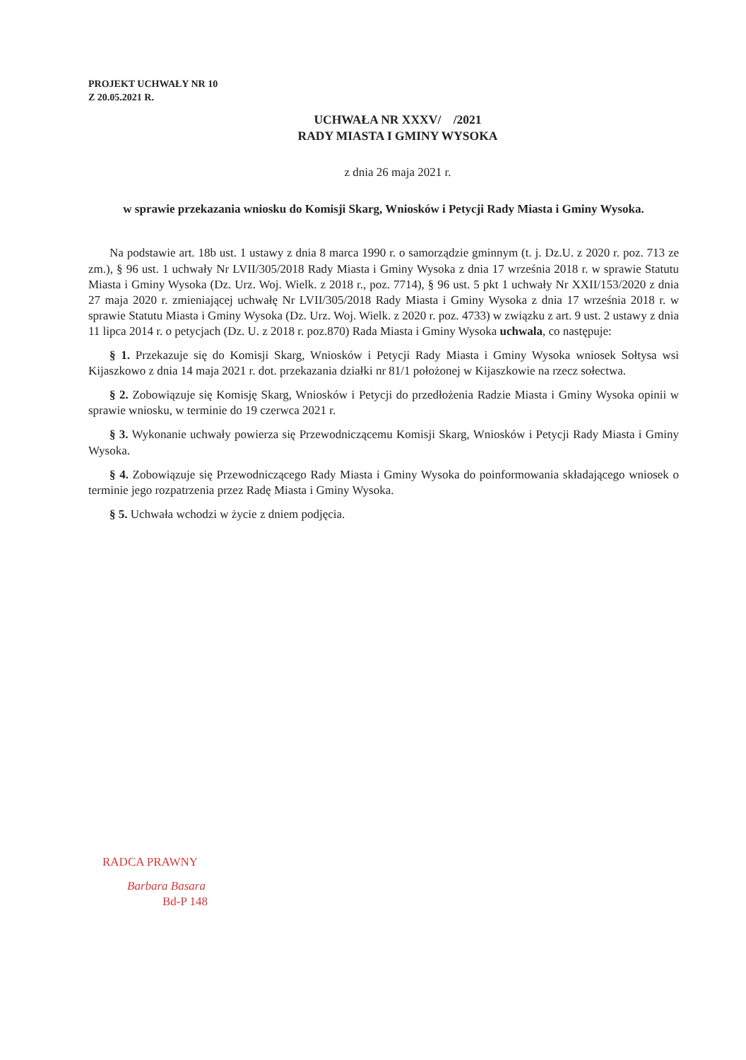PROJEKT UCHWAŁY NR 10
Z 20.05.2021 R.
UCHWAŁA NR XXXV/ /2021
RADY MIASTA I GMINY WYSOKA
z dnia 26 maja 2021 r.
w sprawie przekazania wniosku do Komisji Skarg, Wniosków i Petycji Rady Miasta i Gminy Wysoka.
Na podstawie art. 18b ust. 1 ustawy z dnia 8 marca 1990 r. o samorządzie gminnym (t. j. Dz.U. z 2020 r. poz. 713 ze zm.), § 96 ust. 1 uchwały Nr LVII/305/2018 Rady Miasta i Gminy Wysoka z dnia 17 września 2018 r. w sprawie Statutu Miasta i Gminy Wysoka (Dz. Urz. Woj. Wielk. z 2018 r., poz. 7714), § 96 ust. 5 pkt 1 uchwały Nr XXII/153/2020 z dnia 27 maja 2020 r. zmieniającej uchwałę Nr LVII/305/2018 Rady Miasta i Gminy Wysoka z dnia 17 września 2018 r. w sprawie Statutu Miasta i Gminy Wysoka (Dz. Urz. Woj. Wielk. z 2020 r. poz. 4733) w związku z art. 9 ust. 2 ustawy z dnia 11 lipca 2014 r. o petycjach (Dz. U. z 2018 r. poz.870) Rada Miasta i Gminy Wysoka uchwala, co następuje:
§ 1. Przekazuje się do Komisji Skarg, Wniosków i Petycji Rady Miasta i Gminy Wysoka wniosek Sołtysa wsi Kijaszkowo z dnia 14 maja 2021 r. dot. przekazania działki nr 81/1 położonej w Kijaszkowie na rzecz sołectwa.
§ 2. Zobowiązuje się Komisję Skarg, Wniosków i Petycji do przedłożenia Radzie Miasta i Gminy Wysoka opinii w sprawie wniosku, w terminie do 19 czerwca 2021 r.
§ 3. Wykonanie uchwały powierza się Przewodniczącemu Komisji Skarg, Wniosków i Petycji Rady Miasta i Gminy Wysoka.
§ 4. Zobowiązuje się Przewodniczącego Rady Miasta i Gminy Wysoka do poinformowania składającego wniosek o terminie jego rozpatrzenia przez Radę Miasta i Gminy Wysoka.
§ 5. Uchwała wchodzi w życie z dniem podjęcia.
RADCA PRAWNY
Barbara Basara
Bd-P 148